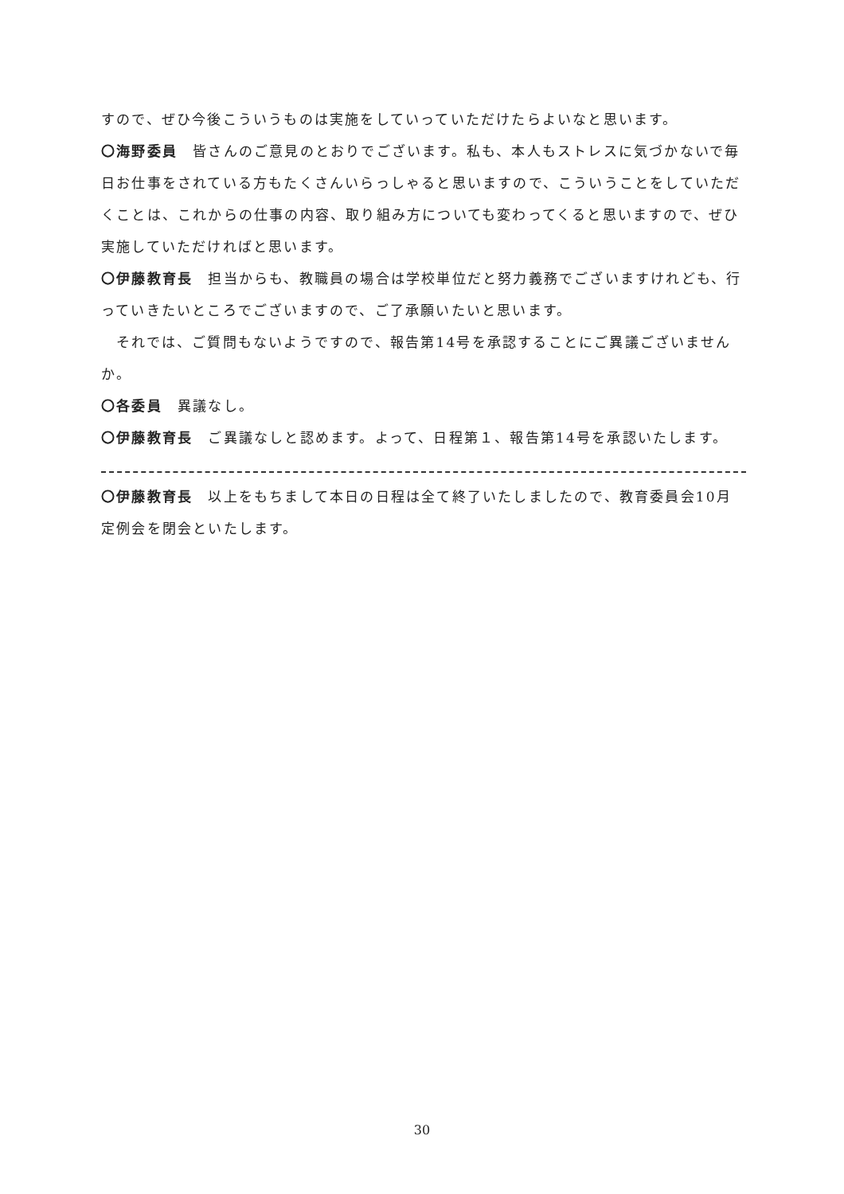すので、ぜひ今後こういうものは実施をしていっていただけたらよいなと思います。
〇海野委員　皆さんのご意見のとおりでございます。私も、本人もストレスに気づかないで毎日お仕事をされている方もたくさんいらっしゃると思いますので、こういうことをしていただくことは、これからの仕事の内容、取り組み方についても変わってくると思いますので、ぜひ実施していただければと思います。
〇伊藤教育長　担当からも、教職員の場合は学校単位だと努力義務でございますけれども、行っていきたいところでございますので、ご了承願いたいと思います。
　それでは、ご質問もないようですので、報告第14号を承認することにご異議ございませんか。
〇各委員　異議なし。
〇伊藤教育長　ご異議なしと認めます。よって、日程第１、報告第14号を承認いたします。
〇伊藤教育長　以上をもちまして本日の日程は全て終了いたしましたので、教育委員会10月定例会を閉会といたします。
30